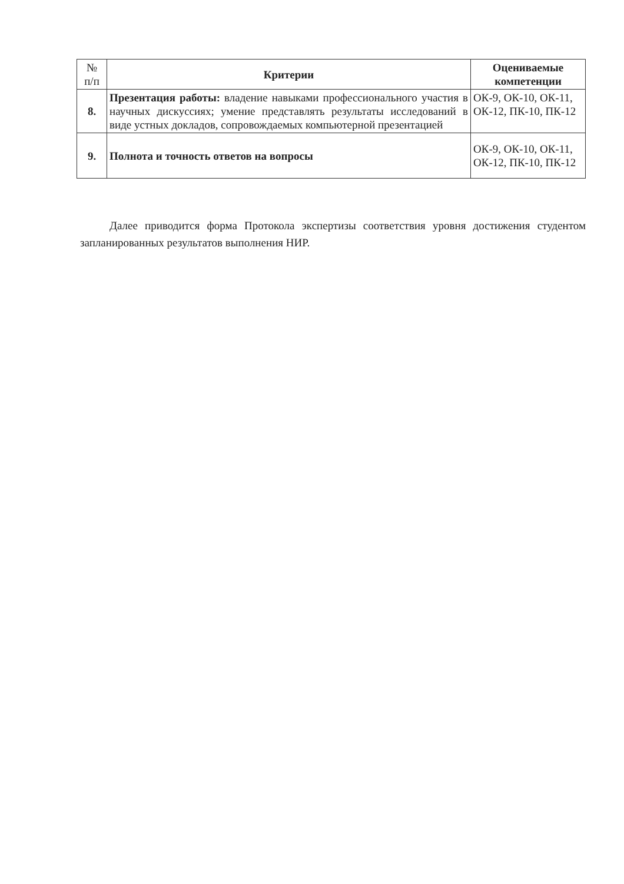| № п/п | Критерии | Оцениваемые компетенции |
| 8. | Презентация работы: владение навыками профессионального участия в научных дискуссиях; умение представлять результаты исследований в виде устных докладов, сопровождаемых компьютерной презентацией | ОК-9, ОК-10, ОК-11, ОК-12, ПК-10, ПК-12 |
| 9. | Полнота и точность ответов на вопросы | ОК-9, ОК-10, ОК-11, ОК-12, ПК-10, ПК-12 |
Далее приводится форма Протокола экспертизы соответствия уровня достижения студентом запланированных результатов выполнения НИР.